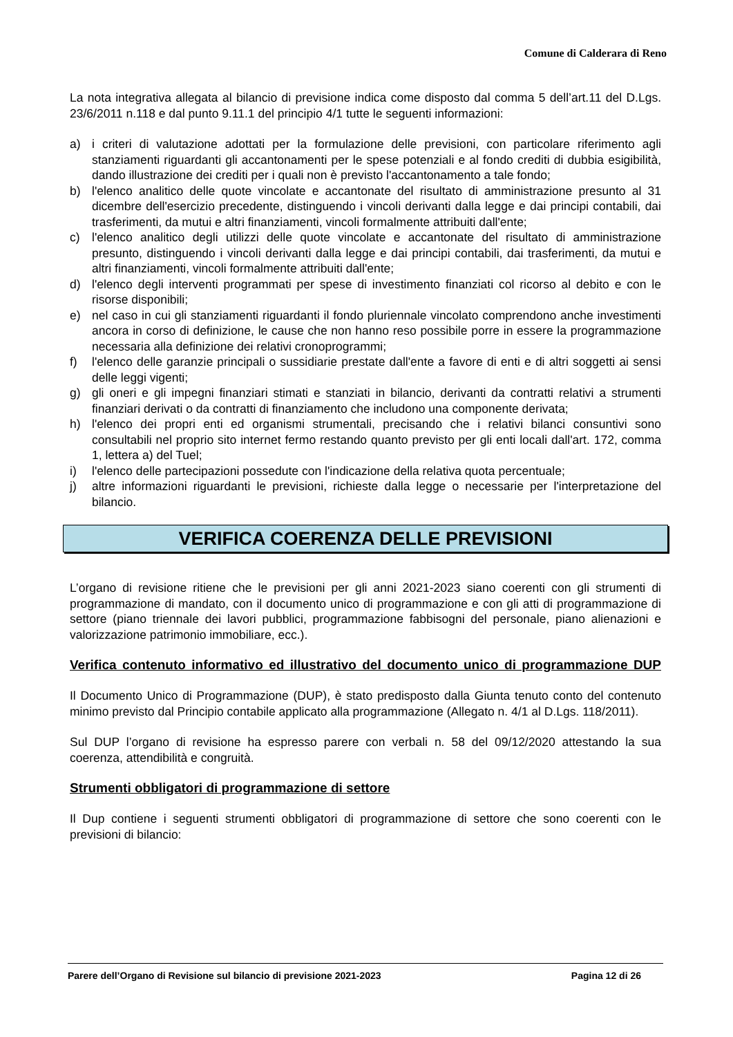Comune di Calderara di Reno
La nota integrativa allegata al bilancio di previsione indica come disposto dal comma 5 dell’art.11 del D.Lgs. 23/6/2011 n.118 e dal punto 9.11.1 del principio 4/1 tutte le seguenti informazioni:
a) i criteri di valutazione adottati per la formulazione delle previsioni, con particolare riferimento agli stanziamenti riguardanti gli accantonamenti per le spese potenziali e al fondo crediti di dubbia esigibilità, dando illustrazione dei crediti per i quali non è previsto l'accantonamento a tale fondo;
b) l'elenco analitico delle quote vincolate e accantonate del risultato di amministrazione presunto al 31 dicembre dell'esercizio precedente, distinguendo i vincoli derivanti dalla legge e dai principi contabili, dai trasferimenti, da mutui e altri finanziamenti, vincoli formalmente attribuiti dall'ente;
c) l'elenco analitico degli utilizzi delle quote vincolate e accantonate del risultato di amministrazione presunto, distinguendo i vincoli derivanti dalla legge e dai principi contabili, dai trasferimenti, da mutui e altri finanziamenti, vincoli formalmente attribuiti dall'ente;
d) l'elenco degli interventi programmati per spese di investimento finanziati col ricorso al debito e con le risorse disponibili;
e) nel caso in cui gli stanziamenti riguardanti il fondo pluriennale vincolato comprendono anche investimenti ancora in corso di definizione, le cause che non hanno reso possibile porre in essere la programmazione necessaria alla definizione dei relativi cronoprogrammi;
f) l'elenco delle garanzie principali o sussidiarie prestate dall'ente a favore di enti e di altri soggetti ai sensi delle leggi vigenti;
g) gli oneri e gli impegni finanziari stimati e stanziati in bilancio, derivanti da contratti relativi a strumenti finanziari derivati o da contratti di finanziamento che includono una componente derivata;
h) l'elenco dei propri enti ed organismi strumentali, precisando che i relativi bilanci consuntivi sono consultabili nel proprio sito internet fermo restando quanto previsto per gli enti locali dall'art. 172, comma 1, lettera a) del Tuel;
i) l'elenco delle partecipazioni possedute con l'indicazione della relativa quota percentuale;
j) altre informazioni riguardanti le previsioni, richieste dalla legge o necessarie per l'interpretazione del bilancio.
VERIFICA COERENZA DELLE PREVISIONI
L’organo di revisione ritiene che le previsioni per gli anni 2021-2023 siano coerenti con gli strumenti di programmazione di mandato, con il documento unico di programmazione e con gli atti di programmazione di settore (piano triennale dei lavori pubblici, programmazione fabbisogni del personale, piano alienazioni e valorizzazione patrimonio immobiliare, ecc.).
Verifica contenuto informativo ed illustrativo del documento unico di programmazione DUP
Il Documento Unico di Programmazione (DUP), è stato predisposto dalla Giunta tenuto conto del contenuto minimo previsto dal Principio contabile applicato alla programmazione (Allegato n. 4/1 al D.Lgs. 118/2011).
Sul DUP l’organo di revisione ha espresso parere con verbali n. 58 del 09/12/2020 attestando la sua coerenza, attendibilità e congruità.
Strumenti obbligatori di programmazione di settore
Il Dup contiene i seguenti strumenti obbligatori di programmazione di settore che sono coerenti con le previsioni di bilancio:
Parere dell’Organo di Revisione sul bilancio di previsione 2021-2023 Pagina 12 di 26